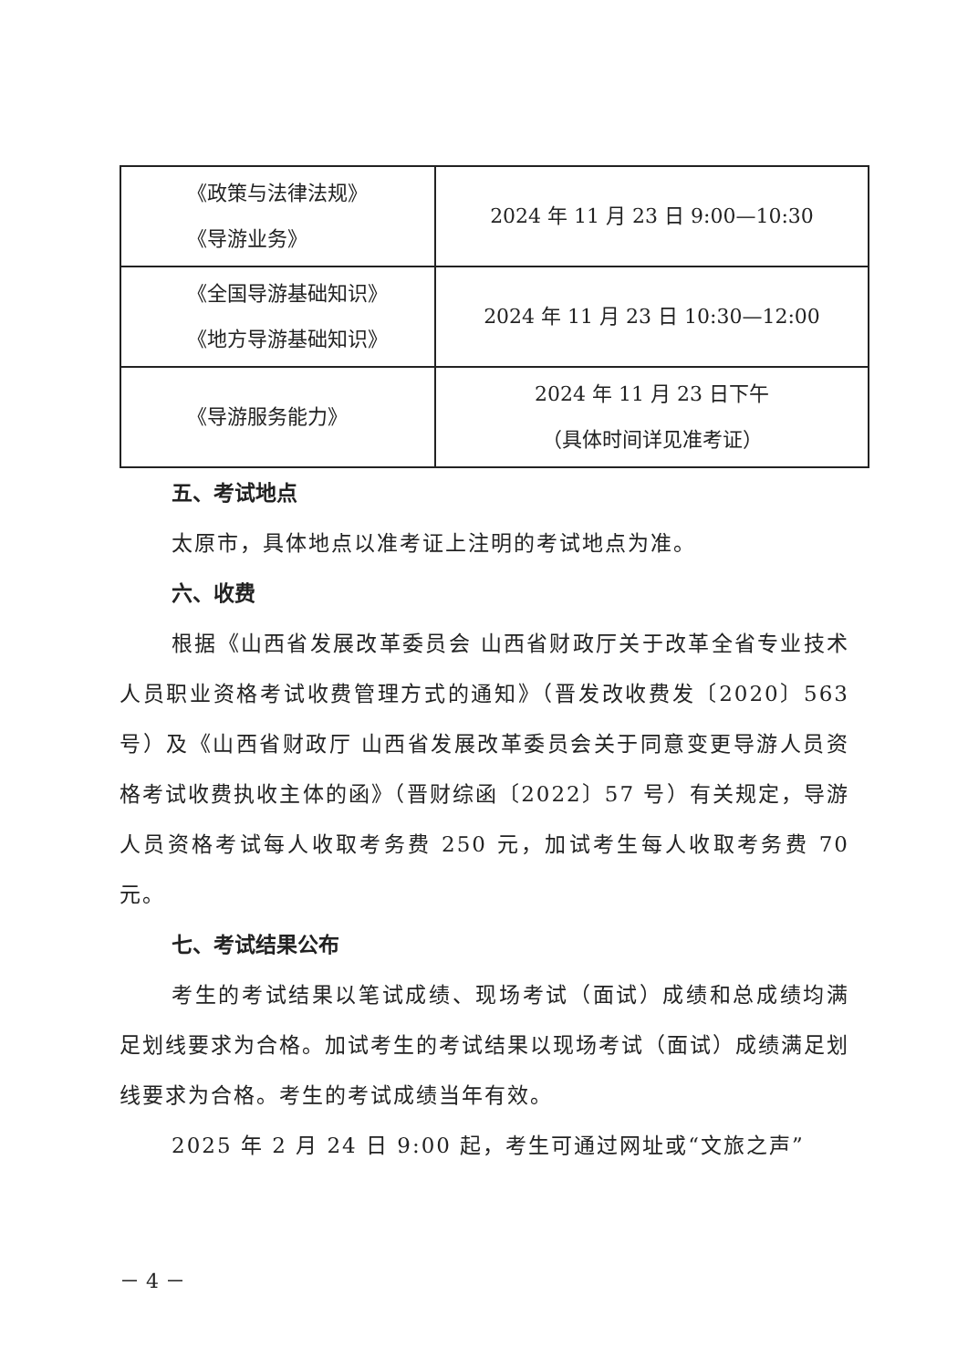| 《政策与法律法规》 《导游业务》 | 2024 年 11 月 23 日 9:00—10:30 |
| 《全国导游基础知识》 《地方导游基础知识》 | 2024 年 11 月 23 日 10:30—12:00 |
| 《导游服务能力》 | 2024 年 11 月 23 日下午 （具体时间详见准考证） |
五、考试地点
太原市，具体地点以准考证上注明的考试地点为准。
六、收费
根据《山西省发展改革委员会 山西省财政厅关于改革全省专业技术人员职业资格考试收费管理方式的通知》（晋发改收费发〔2020〕563 号）及《山西省财政厅 山西省发展改革委员会关于同意变更导游人员资格考试收费执收主体的函》（晋财综函〔2022〕57 号）有关规定，导游人员资格考试每人收取考务费 250 元，加试考生每人收取考务费 70 元。
七、考试结果公布
考生的考试结果以笔试成绩、现场考试（面试）成绩和总成绩均满足划线要求为合格。加试考生的考试结果以现场考试（面试）成绩满足划线要求为合格。考生的考试成绩当年有效。
2025 年 2 月 24 日 9:00 起，考生可通过网址或“文旅之声”
－ 4 －